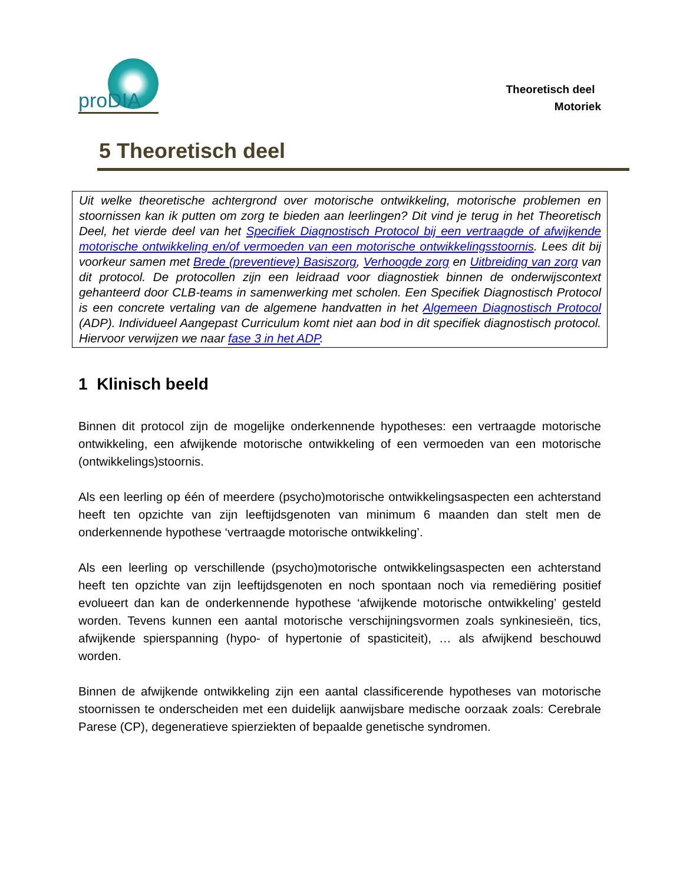proDIA
Theoretisch deel
Motoriek
5 Theoretisch deel
Uit welke theoretische achtergrond over motorische ontwikkeling, motorische problemen en stoornissen kan ik putten om zorg te bieden aan leerlingen? Dit vind je terug in het Theoretisch Deel, het vierde deel van het Specifiek Diagnostisch Protocol bij een vertraagde of afwijkende motorische ontwikkeling en/of vermoeden van een motorische ontwikkelingsstoornis. Lees dit bij voorkeur samen met Brede (preventieve) Basiszorg, Verhoogde zorg en Uitbreiding van zorg van dit protocol. De protocollen zijn een leidraad voor diagnostiek binnen de onderwijscontext gehanteerd door CLB-teams in samenwerking met scholen. Een Specifiek Diagnostisch Protocol is een concrete vertaling van de algemene handvatten in het Algemeen Diagnostisch Protocol (ADP). Individueel Aangepast Curriculum komt niet aan bod in dit specifiek diagnostisch protocol. Hiervoor verwijzen we naar fase 3 in het ADP.
1 Klinisch beeld
Binnen dit protocol zijn de mogelijke onderkennende hypotheses: een vertraagde motorische ontwikkeling, een afwijkende motorische ontwikkeling of een vermoeden van een motorische (ontwikkelings)stoornis.
Als een leerling op één of meerdere (psycho)motorische ontwikkelingsaspecten een achterstand heeft ten opzichte van zijn leeftijdsgenoten van minimum 6 maanden dan stelt men de onderkennende hypothese ‘vertraagde motorische ontwikkeling’.
Als een leerling op verschillende (psycho)motorische ontwikkelingsaspecten een achterstand heeft ten opzichte van zijn leeftijdsgenoten en noch spontaan noch via remediëring positief evolueert dan kan de onderkennende hypothese ‘afwijkende motorische ontwikkeling’ gesteld worden. Tevens kunnen een aantal motorische verschijningsvormen zoals synkinesieën, tics, afwijkende spierspanning (hypo- of hypertonie of spasticiteit), … als afwijkend beschouwd worden.
Binnen de afwijkende ontwikkeling zijn een aantal classificerende hypotheses van motorische stoornissen te onderscheiden met een duidelijk aanwijsbare medische oorzaak zoals: Cerebrale Parese (CP), degeneratieve spierziekten of bepaalde genetische syndromen.